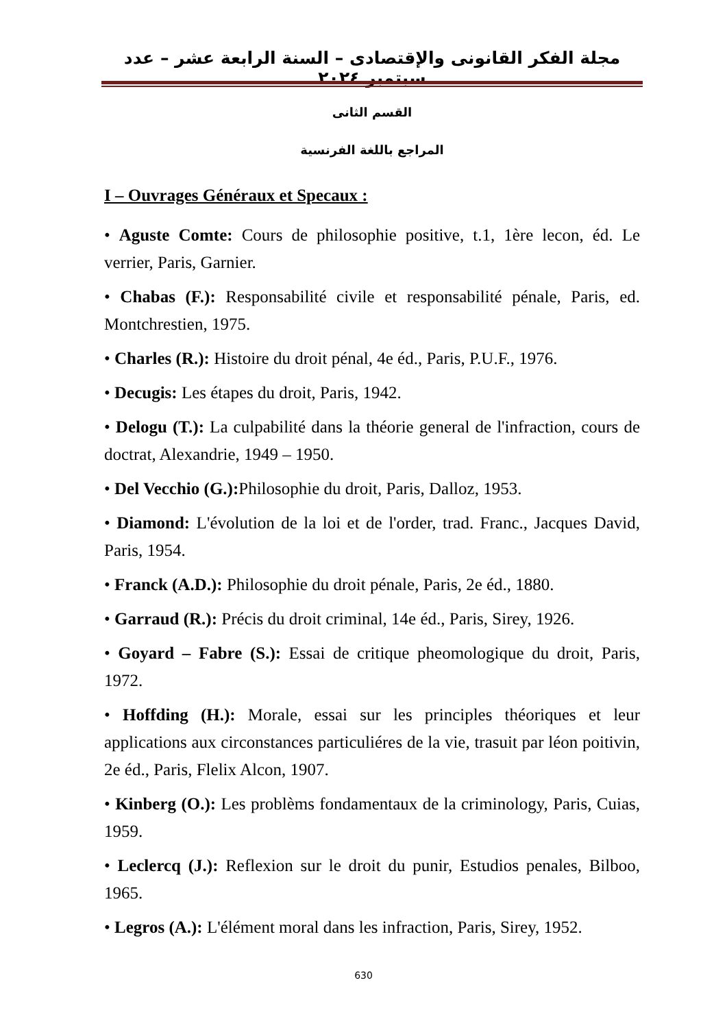مجلة الفكر القانونى والإقتصادى – السنة الرابعة عشر – عدد سبتمبر ٢٠٢٤
القسم الثانى
المراجع باللغة الفرنسية
I – Ouvrages Généraux et Specaux :
• Aguste Comte: Cours de philosophie positive, t.1, 1ère lecon, éd. Le verrier, Paris, Garnier.
• Chabas (F.): Responsabilité civile et responsabilité pénale, Paris, ed. Montchrestien, 1975.
• Charles (R.): Histoire du droit pénal, 4e éd., Paris, P.U.F., 1976.
• Decugis: Les étapes du droit, Paris, 1942.
• Delogu (T.): La culpabilité dans la théorie general de l'infraction, cours de doctrat, Alexandrie, 1949 – 1950.
• Del Vecchio (G.): Philosophie du droit, Paris, Dalloz, 1953.
• Diamond: L'évolution de la loi et de l'order, trad. Franc., Jacques David, Paris, 1954.
• Franck (A.D.): Philosophie du droit pénale, Paris, 2e éd., 1880.
• Garraud (R.): Précis du droit criminal, 14e éd., Paris, Sirey, 1926.
• Goyard – Fabre (S.): Essai de critique pheomologique du droit, Paris, 1972.
• Hoffding (H.): Morale, essai sur les principles théoriques et leur applications aux circonstances particuliéres de la vie, trasuit par léon poitivin, 2e éd., Paris, Flelix Alcon, 1907.
• Kinberg (O.): Les problèms fondamentaux de la criminology, Paris, Cuias, 1959.
• Leclercq (J.): Reflexion sur le droit du punir, Estudios penales, Bilboo, 1965.
• Legros (A.): L'élément moral dans les infraction, Paris, Sirey, 1952.
630